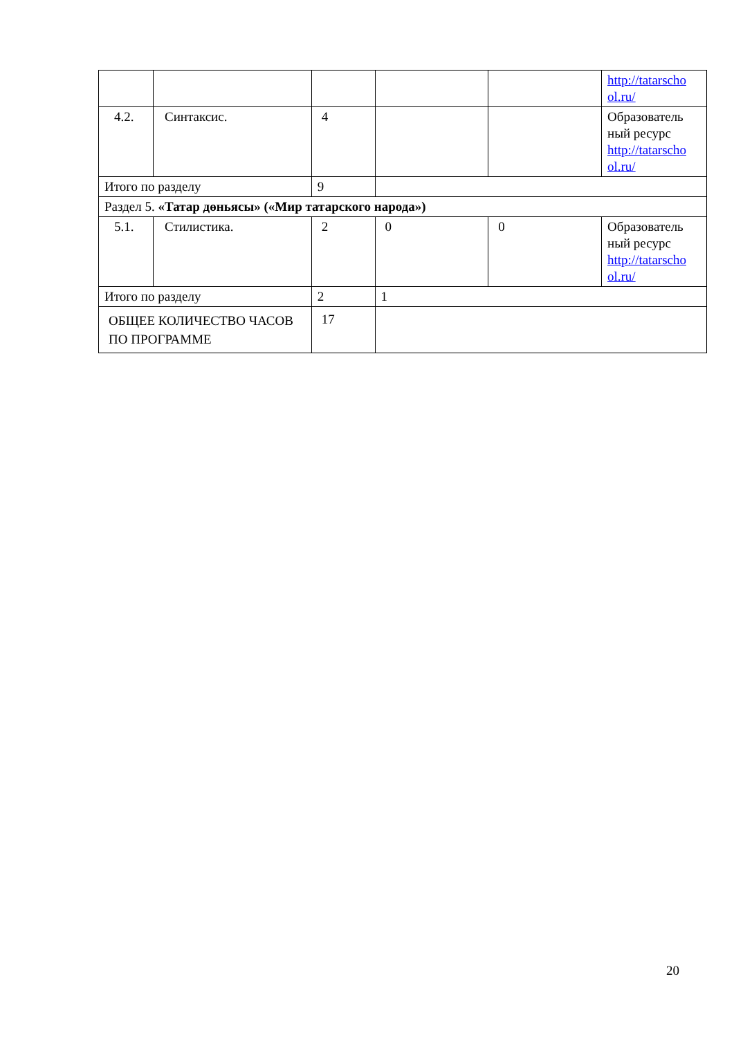| | | | | | http://tatarscho ol.ru/ |
| 4.2. | Синтаксис. | 4 | | | Образователь ный ресурс http://tatarscho ol.ru/ |
| Итого по разделу | | 9 | | | |
| Раздел 5. «Татар дөньясы» («Мир татарского народа») | | | | | |
| 5.1. | Стилистика. | 2 | 0 | 0 | Образователь ный ресурс http://tatarscho ol.ru/ |
| Итого по разделу | | 2 | 1 | | |
| ОБЩЕЕ КОЛИЧЕСТВО ЧАСОВ ПО ПРОГРАММЕ | | 17 | | | |
20